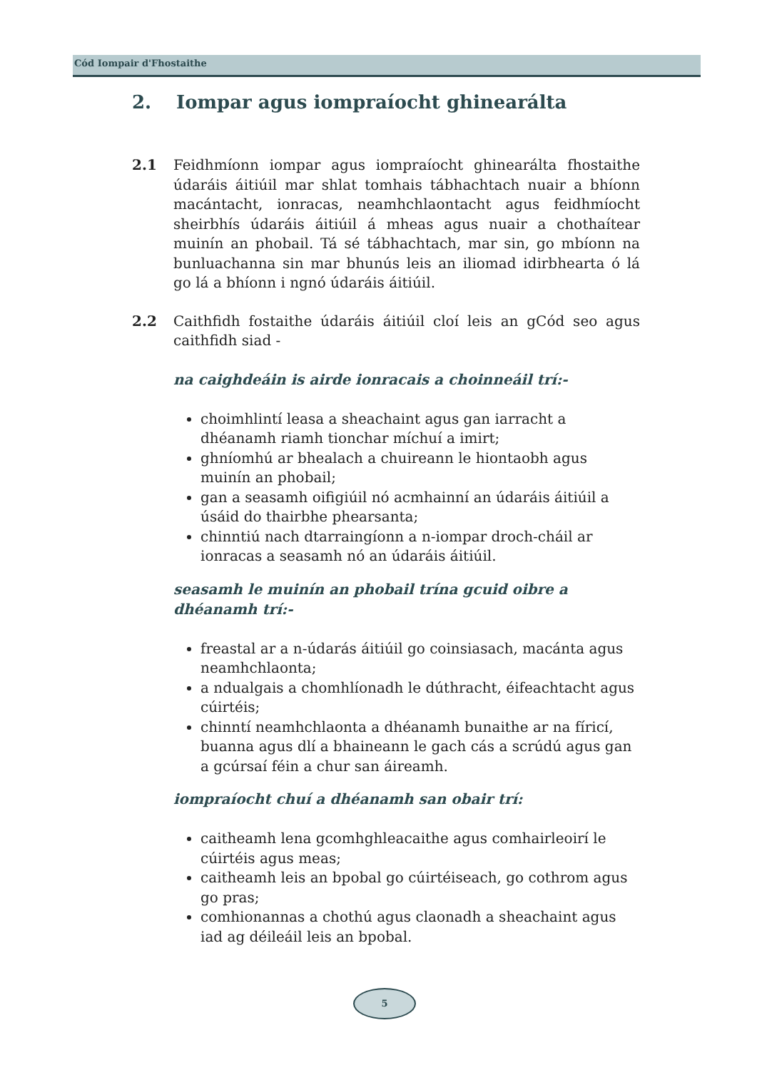Cód Iompair d'Fhostaithe
2. Iompar agus iompraíocht ghinearálta
2.1 Feidhmíonn iompar agus iompraíocht ghinearálta fhostaithe údaráis áitiúil mar shlat tomhais tábhachtach nuair a bhíonn macántacht, ionracas, neamhchlaontacht agus feidhmíocht sheirbhís údaráis áitiúil á mheas agus nuair a chothaítear muinín an phobail. Tá sé tábhachtach, mar sin, go mbíonn na bunluachanna sin mar bhunús leis an iliomad idirbhearta ó lá go lá a bhíonn i ngnó údaráis áitiúil.
2.2 Caithfidh fostaithe údaráis áitiúil cloí leis an gCód seo agus caithfidh siad -
na caighdeáin is airde ionracais a choinneáil trí:-
choimhlintí leasa a sheachaint agus gan iarracht a dhéanamh riamh tionchar míchuí a imirt;
ghníomhú ar bhealach a chuireann le hiontaobh agus muinín an phobail;
gan a seasamh oifigiúil nó acmhainní an údaráis áitiúil a úsáid do thairbhe phearsanta;
chinntiú nach dtarraingíonn a n-iompar droch-cháil ar ionracas a seasamh nó an údaráis áitiúil.
seasamh le muinín an phobail trína gcuid oibre a dhéanamh trí:-
freastal ar a n-údarás áitiúil go coinsiasach, macánta agus neamhchlaonta;
a ndualgais a chomhlíonadh le dúthracht, éifeachtacht agus cúirtéis;
chinntí neamhchlaonta a dhéanamh bunaithe ar na fíricí, buanna agus dlí a bhaineann le gach cás a scrúdú agus gan a gcúrsaí féin a chur san áireamh.
iompraíocht chuí a dhéanamh san obair trí:
caitheamh lena gcomhghleacaithe agus comhairleoirí le cúirtéis agus meas;
caitheamh leis an bpobal go cúirtéiseach, go cothrom agus go pras;
comhionannas a chothú agus claonadh a sheachaint agus iad ag déileáil leis an bpobal.
5